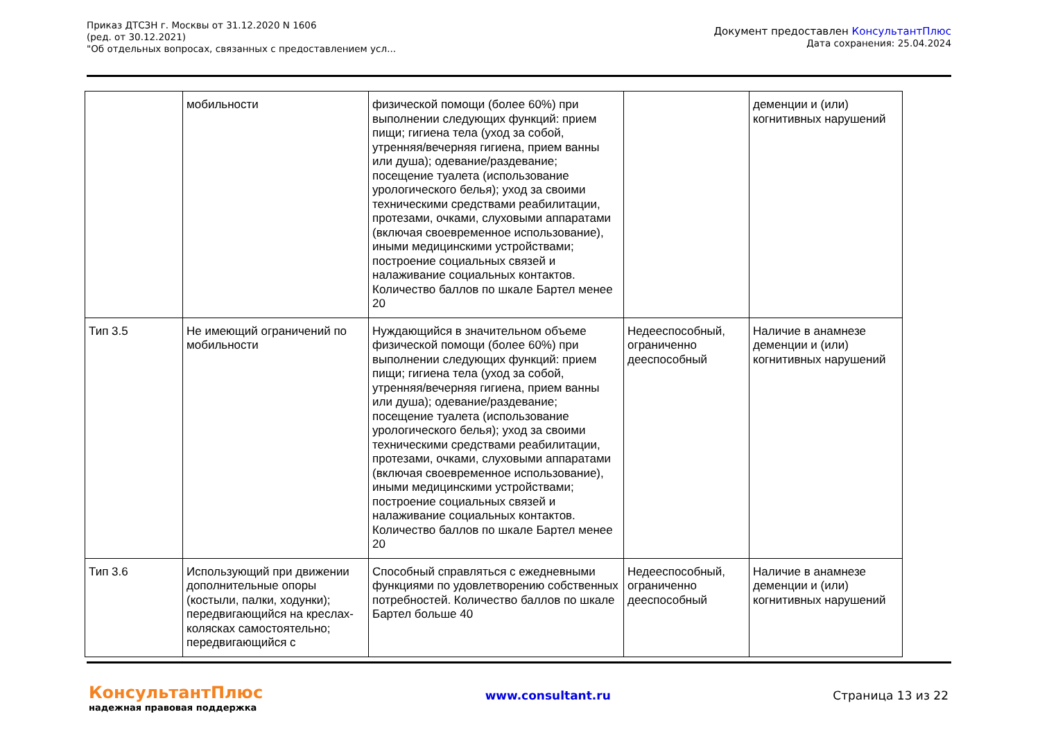Приказ ДТСЗН г. Москвы от 31.12.2020 N 1606
(ред. от 30.12.2021)
"Об отдельных вопросах, связанных с предоставлением усл...
Документ предоставлен КонсультантПлюс
Дата сохранения: 25.04.2024
| | мобильности | физической помощи (более 60%) при выполнении следующих функций: прием пищи; гигиена тела (уход за собой, утренняя/вечерняя гигиена, прием ванны или душа); одевание/раздевание; посещение туалета (использование урологического белья); уход за своими техническими средствами реабилитации, протезами, очками, слуховыми аппаратами (включая своевременное использование), иными медицинскими устройствами; построение социальных связей и налаживание социальных контактов. Количество баллов по шкале Бартел менее 20 | | деменции и (или) когнитивных нарушений |
| Тип 3.5 | Не имеющий ограничений по мобильности | Нуждающийся в значительном объеме физической помощи (более 60%) при выполнении следующих функций: прием пищи; гигиена тела (уход за собой, утренняя/вечерняя гигиена, прием ванны или душа); одевание/раздевание; посещение туалета (использование урологического белья); уход за своими техническими средствами реабилитации, протезами, очками, слуховыми аппаратами (включая своевременное использование), иными медицинскими устройствами; построение социальных связей и налаживание социальных контактов. Количество баллов по шкале Бартел менее 20 | Недееспособный, ограниченно дееспособный | Наличие в анамнезе деменции и (или) когнитивных нарушений |
| Тип 3.6 | Использующий при движении дополнительные опоры (костыли, палки, ходунки); передвигающийся на креслах-колясках самостоятельно; передвигающийся с | Способный справляться с ежедневными функциями по удовлетворению собственных потребностей. Количество баллов по шкале Бартел больше 40 | Недееспособный, ограниченно дееспособный | Наличие в анамнезе деменции и (или) когнитивных нарушений |
КонсультантПлюс
надежная правовая поддержка
www.consultant.ru Страница 13 из 22